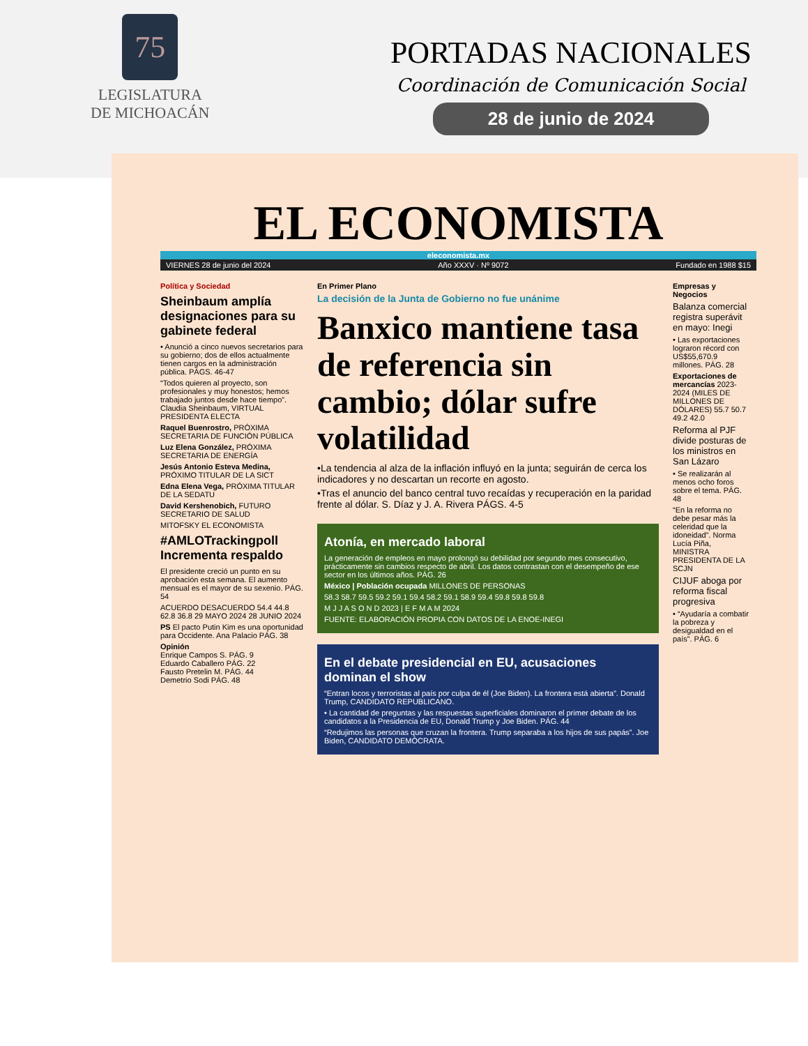75
LEGISLATURA
DE MICHOACÁN
PORTADAS NACIONALES
Coordinación de Comunicación Social
28 de junio de 2024
EL ECONOMISTA
eleconomista.mx
VIERNES 28 de junio del 2024 Año XXXV · Nº 9072 Fundado en 1988 $15
Política y Sociedad
Sheinbaum amplía designaciones para su gabinete federal
• Anunció a cinco nuevos secretarios para su gobierno; dos de ellos actualmente tienen cargos en la administración pública. PÁGS. 46-47
“Todos quieren al proyecto, son profesionales y muy honestos; hemos trabajado juntos desde hace tiempo”. Claudia Sheinbaum, VIRTUAL PRESIDENTA ELECTA
Raquel Buenrostro, PRÓXIMA SECRETARIA DE FUNCIÓN PÚBLICA
Luz Elena González, PRÓXIMA SECRETARIA DE ENERGÍA
Jesús Antonio Esteva Medina, PRÓXIMO TITULAR DE LA SICT
Edna Elena Vega, PRÓXIMA TITULAR DE LA SEDATU
David Kershenobich, FUTURO SECRETARIO DE SALUD
MITOFSKY EL ECONOMISTA
#AMLOTrackingpoll Incrementa respaldo
El presidente creció un punto en su aprobación esta semana. El aumento mensual es el mayor de su sexenio. PÁG. 54
ACUERDO DESACUERDO 54.4 44.8 62.8 36.8 29 MAYO 2024 28 JUNIO 2024
PS El pacto Putin Kim es una oportunidad para Occidente. Ana Palacio PÁG. 38
Opinión
Enrique Campos S. PÁG. 9
Eduardo Caballero PÁG. 22
Fausto Pretelin M. PÁG. 44
Demetrio Sodi PÁG. 48
En Primer Plano
La decisión de la Junta de Gobierno no fue unánime
Banxico mantiene tasa de referencia sin cambio; dólar sufre volatilidad
•La tendencia al alza de la inflación influyó en la junta; seguirán de cerca los indicadores y no descartan un recorte en agosto.
•Tras el anuncio del banco central tuvo recaídas y recuperación en la paridad frente al dólar. S. Díaz y J. A. Rivera PÁGS. 4-5
Atonía, en mercado laboral
La generación de empleos en mayo prolongó su debilidad por segundo mes consecutivo, prácticamente sin cambios respecto de abril. Los datos contrastan con el desempeño de ese sector en los últimos años. PÁG. 26
México | Población ocupada MILLONES DE PERSONAS
58.3 58.7 59.5 59.2 59.1 59.4 58.2 59.1 58.9 59.4 59.8 59.8 59.8
M J J A S O N D 2023 | E F M A M 2024
FUENTE: ELABORACIÓN PROPIA CON DATOS DE LA ENOE-INEGI
En el debate presidencial en EU, acusaciones dominan el show
“Entran locos y terroristas al país por culpa de él (Joe Biden). La frontera está abierta”. Donald Trump, CANDIDATO REPUBLICANO.
• La cantidad de preguntas y las respuestas superficiales dominaron el primer debate de los candidatos a la Presidencia de EU, Donald Trump y Joe Biden. PÁG. 44
“Redujimos las personas que cruzan la frontera. Trump separaba a los hijos de sus papás”. Joe Biden, CANDIDATO DEMÓCRATA.
Empresas y Negocios
Balanza comercial registra superávit en mayo: Inegi
• Las exportaciones lograron récord con US$55,670.9 millones. PÁG. 28
Exportaciones de mercancías 2023-2024 (MILES DE MILLONES DE DÓLARES) 55.7 50.7 49.2 42.0
Reforma al PJF divide posturas de los ministros en San Lázaro
• Se realizarán al menos ocho foros sobre el tema. PÁG. 48
“En la reforma no debe pesar más la celeridad que la idoneidad”. Norma Lucía Piña, MINISTRA PRESIDENTA DE LA SCJN
CIJUF aboga por reforma fiscal progresiva
• “Ayudaría a combatir la pobreza y desigualdad en el país”. PÁG. 6